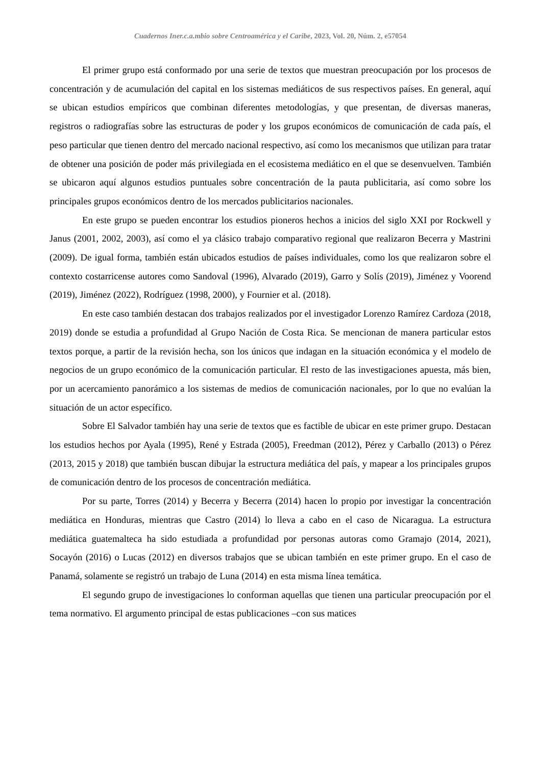Cuadernos Iner.c.a.mbio sobre Centroamérica y el Caribe, 2023, Vol. 20, Núm. 2, e57054
El primer grupo está conformado por una serie de textos que muestran preocupación por los procesos de concentración y de acumulación del capital en los sistemas mediáticos de sus respectivos países. En general, aquí se ubican estudios empíricos que combinan diferentes metodologías, y que presentan, de diversas maneras, registros o radiografías sobre las estructuras de poder y los grupos económicos de comunicación de cada país, el peso particular que tienen dentro del mercado nacional respectivo, así como los mecanismos que utilizan para tratar de obtener una posición de poder más privilegiada en el ecosistema mediático en el que se desenvuelven. También se ubicaron aquí algunos estudios puntuales sobre concentración de la pauta publicitaria, así como sobre los principales grupos económicos dentro de los mercados publicitarios nacionales.
En este grupo se pueden encontrar los estudios pioneros hechos a inicios del siglo XXI por Rockwell y Janus (2001, 2002, 2003), así como el ya clásico trabajo comparativo regional que realizaron Becerra y Mastrini (2009). De igual forma, también están ubicados estudios de países individuales, como los que realizaron sobre el contexto costarricense autores como Sandoval (1996), Alvarado (2019), Garro y Solís (2019), Jiménez y Voorend (2019), Jiménez (2022), Rodríguez (1998, 2000), y Fournier et al. (2018).
En este caso también destacan dos trabajos realizados por el investigador Lorenzo Ramírez Cardoza (2018, 2019) donde se estudia a profundidad al Grupo Nación de Costa Rica. Se mencionan de manera particular estos textos porque, a partir de la revisión hecha, son los únicos que indagan en la situación económica y el modelo de negocios de un grupo económico de la comunicación particular. El resto de las investigaciones apuesta, más bien, por un acercamiento panorámico a los sistemas de medios de comunicación nacionales, por lo que no evalúan la situación de un actor específico.
Sobre El Salvador también hay una serie de textos que es factible de ubicar en este primer grupo. Destacan los estudios hechos por Ayala (1995), René y Estrada (2005), Freedman (2012), Pérez y Carballo (2013) o Pérez (2013, 2015 y 2018) que también buscan dibujar la estructura mediática del país, y mapear a los principales grupos de comunicación dentro de los procesos de concentración mediática.
Por su parte, Torres (2014) y Becerra y Becerra (2014) hacen lo propio por investigar la concentración mediática en Honduras, mientras que Castro (2014) lo lleva a cabo en el caso de Nicaragua. La estructura mediática guatemalteca ha sido estudiada a profundidad por personas autoras como Gramajo (2014, 2021), Socayón (2016) o Lucas (2012) en diversos trabajos que se ubican también en este primer grupo. En el caso de Panamá, solamente se registró un trabajo de Luna (2014) en esta misma línea temática.
El segundo grupo de investigaciones lo conforman aquellas que tienen una particular preocupación por el tema normativo. El argumento principal de estas publicaciones –con sus matices